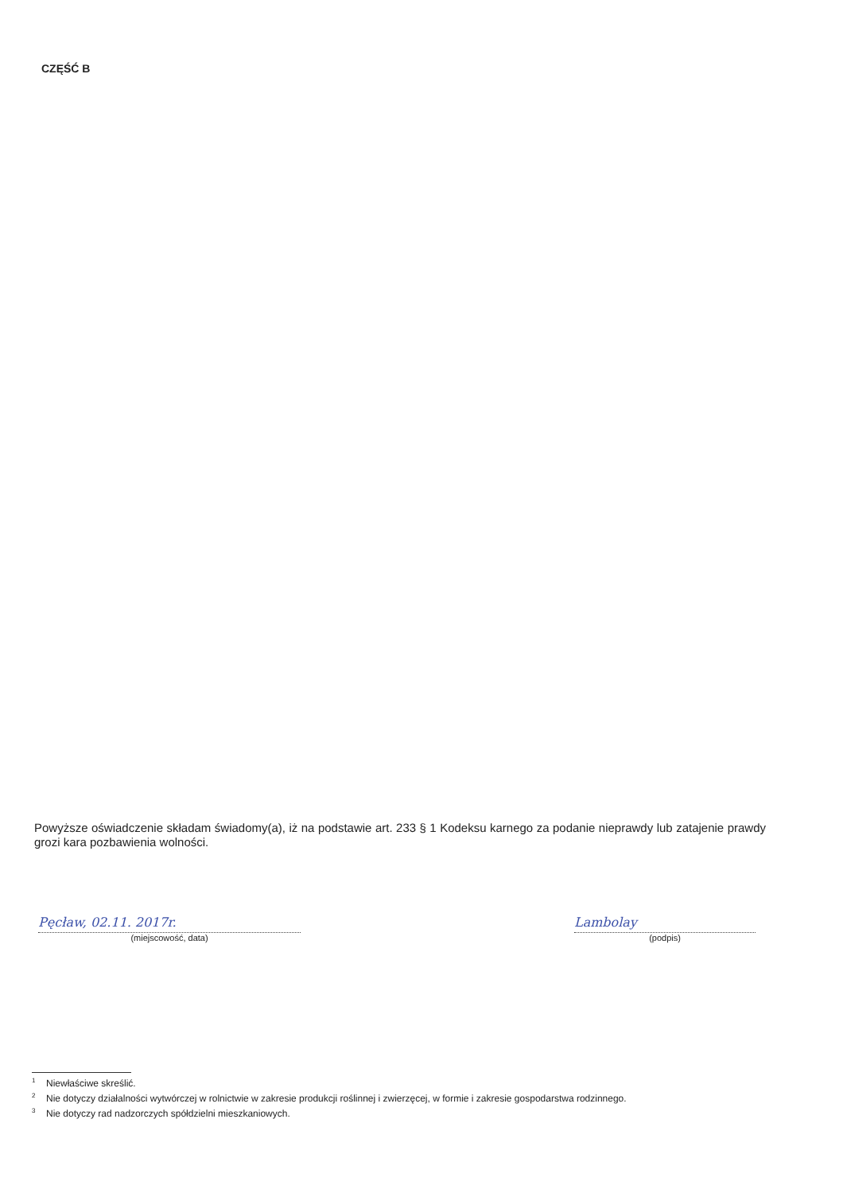CZĘŚĆ B
Powyższe oświadczenie składam świadomy(a), iż na podstawie art. 233 § 1 Kodeksu karnego za podanie nieprawdy lub zatajenie prawdy grozi kara pozbawienia wolności.
Pęcław, 02.11. 2017r.
(miejscowość, data)
Lambolay
(podpis)
<sup>1</sup> Niewłaściwe skreślić.
<sup>2</sup> Nie dotyczy działalności wytwórczej w rolnictwie w zakresie produkcji roślinnej i zwierzęcej, w formie i zakresie gospodarstwa rodzinnego.
<sup>3</sup> Nie dotyczy rad nadzorczych spółdzielni mieszkaniowych.